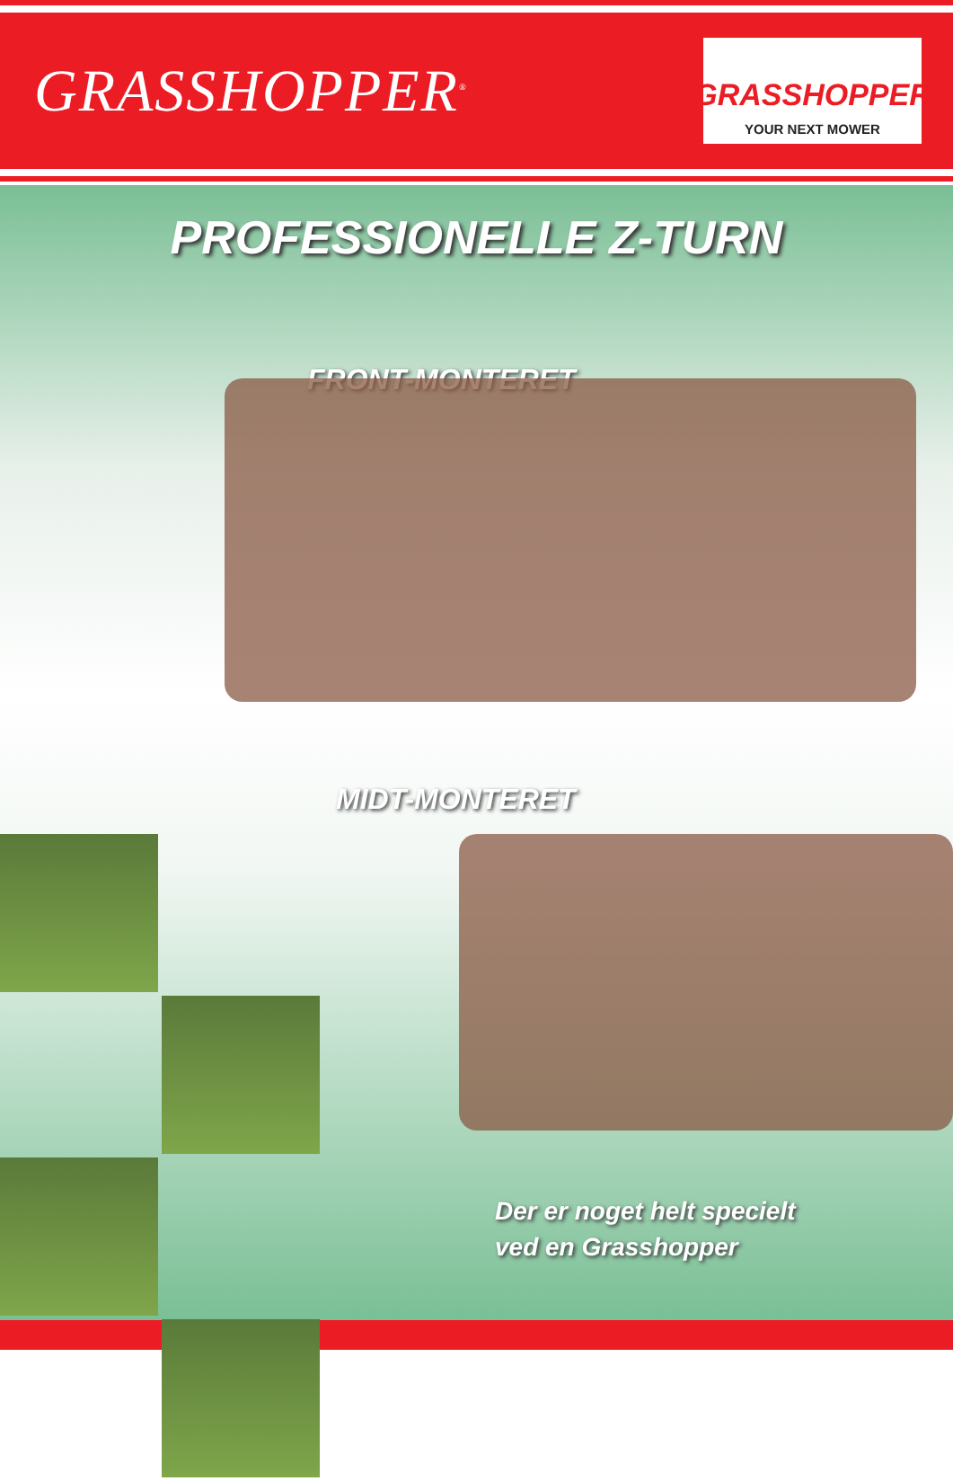GRASSHOPPER<sup>®</sup>
GRASSHOPPER
YOUR NEXT MOWER
PROFESSIONELLE Z-TURN
FRONT-MONTERET
MIDT-MONTERET
Der er noget helt specielt
ved en Grasshopper